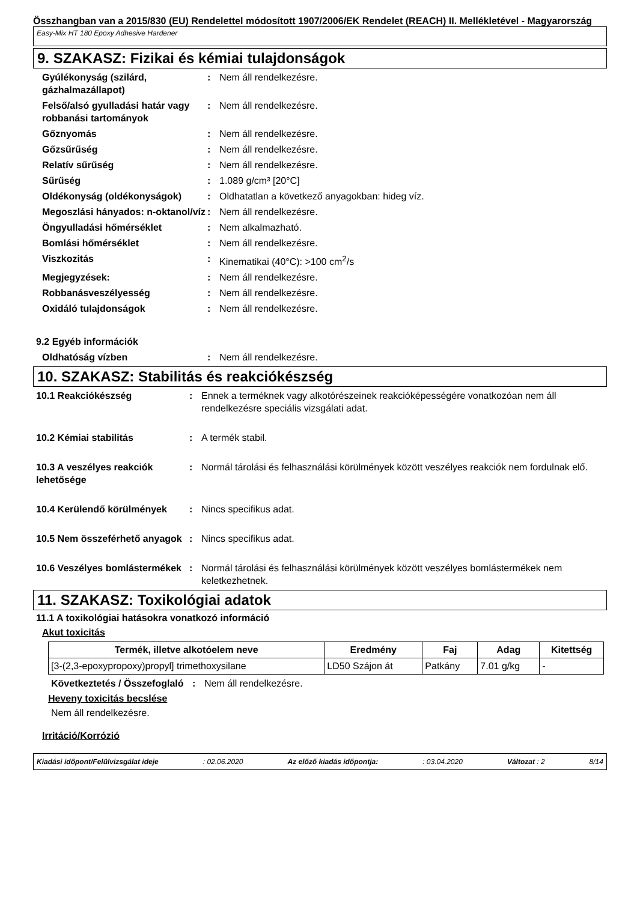Összhangban van a 2015/830 (EU) Rendelettel módosított 1907/2006/EK Rendelet (REACH) II. Mellékletével - Magyarország
Easy-Mix HT 180 Epoxy Adhesive Hardener
9. SZAKASZ: Fizikai és kémiai tulajdonságok
Gyúlékonyság (szilárd, gázhalmazállapot)
: Nem áll rendelkezésre.
Felső/alsó gyulladási határ vagy robbanási tartományok
: Nem áll rendelkezésre.
Gőznyomás : Nem áll rendelkezésre.
Gőzsűrűség : Nem áll rendelkezésre.
Relatív sűrűség : Nem áll rendelkezésre.
Sűrűség : 1.089 g/cm³ [20°C]
Oldékonyság (oldékonyságok) : Oldhatatlan a következő anyagokban: hideg víz.
Megoszlási hányados: n-oktanol/víz
: Nem áll rendelkezésre.
Öngyulladási hőmérséklet : Nem alkalmazható.
Bomlási hőmérséklet : Nem áll rendelkezésre.
Viszkozitás : Kinematikai (40°C): >100 cm<sup>2</sup>/s
Megjegyzések: : Nem áll rendelkezésre.
Robbanásveszélyesség : Nem áll rendelkezésre.
Oxidáló tulajdonságok : Nem áll rendelkezésre.
9.2 Egyéb információk
Oldhatóság vízben : Nem áll rendelkezésre.
10. SZAKASZ: Stabilitás és reakciókészség
10.1 Reakciókészség : Ennek a terméknek vagy alkotórészeinek reakcióképességére vonatkozóan nem áll rendelkezésre speciális vizsgálati adat.
10.2 Kémiai stabilitás : A termék stabil.
10.3 A veszélyes reakciók lehetősége
: Normál tárolási és felhasználási körülmények között veszélyes reakciók nem fordulnak elő.
10.4 Kerülendő körülmények : Nincs specifikus adat.
10.5 Nem összeférhető anyagok
: Nincs specifikus adat.
10.6 Veszélyes bomlástermékek
: Normál tárolási és felhasználási körülmények között veszélyes bomlástermékek nem keletkezhetnek.
11. SZAKASZ: Toxikológiai adatok
11.1 A toxikológiai hatásokra vonatkozó információ
Akut toxicitás
| Termék, illetve alkotóelem neve | Eredmény | Faj | Adag | Kitettség |
| --- | --- | --- | --- | --- |
| [3-(2,3-epoxypropoxy)propyl] trimethoxysilane | LD50 Szájon át | Patkány | 7.01 g/kg | - |
Következtetés / Összefoglaló
: Nem áll rendelkezésre.
Heveny toxicitás becslése
Nem áll rendelkezésre.
Irritáció/Korrózió
Kiadási időpont/Felülvizsgálat ideje : 02.06.2020 Az előző kiadás időpontja: : 03.04.2020 Változat : 2 8/14